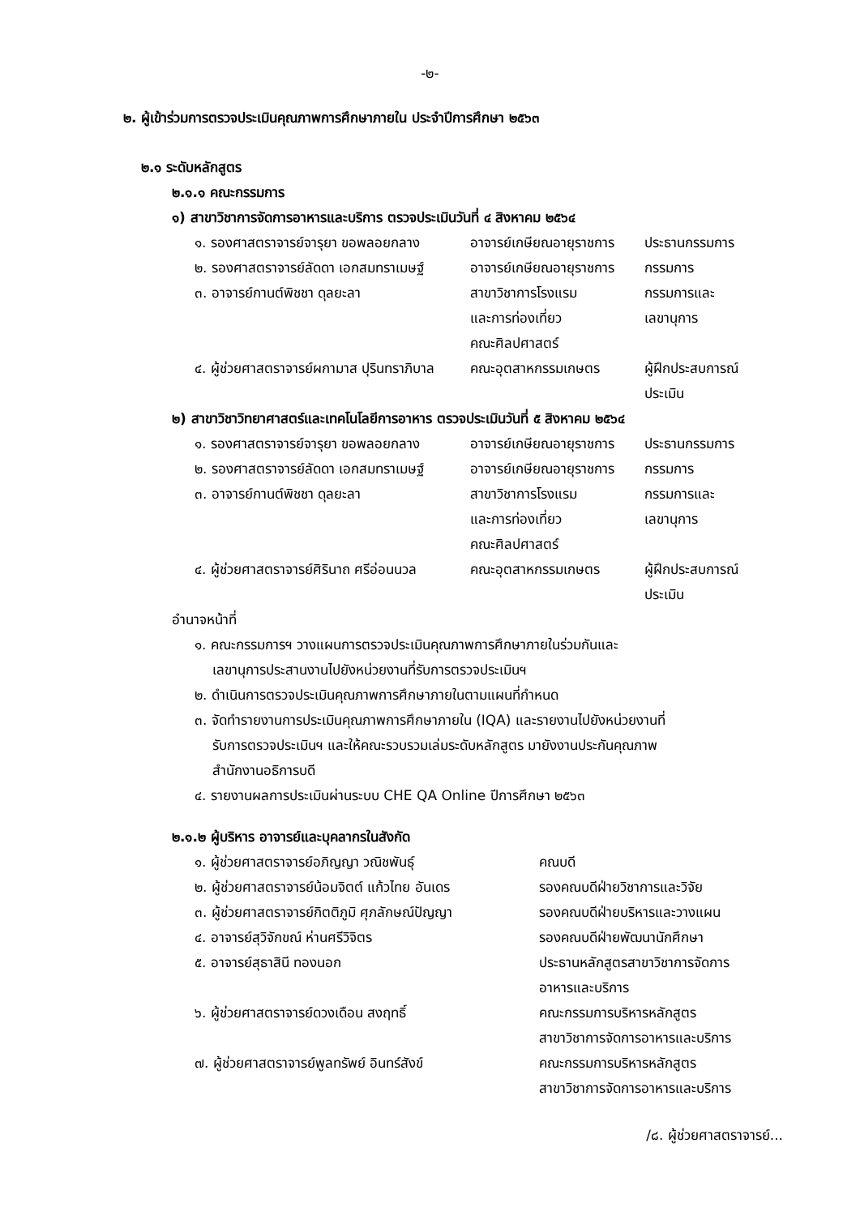-๒-
๒. ผู้เข้าร่วมการตรวจประเมินคุณภาพการศึกษาภายใน ประจำปีการศึกษา ๒๕๖๓
๒.๑ ระดับหลักสูตร
๒.๑.๑ คณะกรรมการ
๑) สาขาวิชาการจัดการอาหารและบริการ ตรวจประเมินวันที่ ๔ สิงหาคม ๒๕๖๔
| ๑. รองศาสตราจารย์จารุยา ขอพลอยกลาง | อาจารย์เกษียณอายุราชการ | ประธานกรรมการ |
| ๒. รองศาสตราจารย์ลัดดา เอกสมทราเมษฐ์ | อาจารย์เกษียณอายุราชการ | กรรมการ |
| ๓. อาจารย์กานต์พิชชา ดุลยะลา | สาขาวิชาการโรงแรม และการท่องเที่ยว คณะศิลปศาสตร์ | กรรมการและ เลขานุการ |
| ๔. ผู้ช่วยศาสตราจารย์ผกามาส ปุรินทราภิบาล | คณะอุตสาหกรรมเกษตร | ผู้ฝึกประสบการณ์ ประเมิน |
๒) สาขาวิชาวิทยาศาสตร์และเทคโนโลยีการอาหาร ตรวจประเมินวันที่ ๕ สิงหาคม ๒๕๖๔
| ๑. รองศาสตราจารย์จารุยา ขอพลอยกลาง | อาจารย์เกษียณอายุราชการ | ประธานกรรมการ |
| ๒. รองศาสตราจารย์ลัดดา เอกสมทราเมษฐ์ | อาจารย์เกษียณอายุราชการ | กรรมการ |
| ๓. อาจารย์กานต์พิชชา ดุลยะลา | สาขาวิชาการโรงแรม และการท่องเที่ยว คณะศิลปศาสตร์ | กรรมการและ เลขานุการ |
| ๔. ผู้ช่วยศาสตราจารย์ศิรินาถ ศรีอ่อนนวล | คณะอุตสาหกรรมเกษตร | ผู้ฝึกประสบการณ์ ประเมิน |
อำนาจหน้าที่
๑. คณะกรรมการฯ วางแผนการตรวจประเมินคุณภาพการศึกษาภายในร่วมกันและ
เลขานุการประสานงานไปยังหน่วยงานที่รับการตรวจประเมินฯ
๒. ดำเนินการตรวจประเมินคุณภาพการศึกษาภายในตามแผนที่กำหนด
๓. จัดทำรายงานการประเมินคุณภาพการศึกษาภายใน (IQA) และรายงานไปยังหน่วยงานที่
รับการตรวจประเมินฯ และให้คณะรวบรวมเล่มระดับหลักสูตร มายังงานประกันคุณภาพ
สำนักงานอธิการบดี
๔. รายงานผลการประเมินผ่านระบบ CHE QA Online ปีการศึกษา ๒๕๖๓
๒.๑.๒ ผู้บริหาร อาจารย์และบุคลากรในสังกัด
| ๑. ผู้ช่วยศาสตราจารย์อภิญญา วณิชพันธุ์ | คณบดี |
| ๒. ผู้ช่วยศาสตราจารย์น้อมจิตต์ แก้วไทย อันเดร | รองคณบดีฝ่ายวิชาการและวิจัย |
| ๓. ผู้ช่วยศาสตราจารย์กิตติภูมิ ศุภลักษณ์ปัญญา | รองคณบดีฝ่ายบริหารและวางแผน |
| ๔. อาจารย์สุวิจักขณ์ ห่านศรีวิจิตร | รองคณบดีฝ่ายพัฒนานักศึกษา |
| ๕. อาจารย์สุธาสินี ทองนอก | ประธานหลักสูตรสาขาวิชาการจัดการ อาหารและบริการ |
| ๖. ผู้ช่วยศาสตราจารย์ดวงเดือน สงฤทธิ์ | คณะกรรมการบริหารหลักสูตร สาขาวิชาการจัดการอาหารและบริการ |
| ๗. ผู้ช่วยศาสตราจารย์พูลทรัพย์ อินทร์สังข์ | คณะกรรมการบริหารหลักสูตร สาขาวิชาการจัดการอาหารและบริการ |
/๘. ผู้ช่วยศาสตราจารย์...